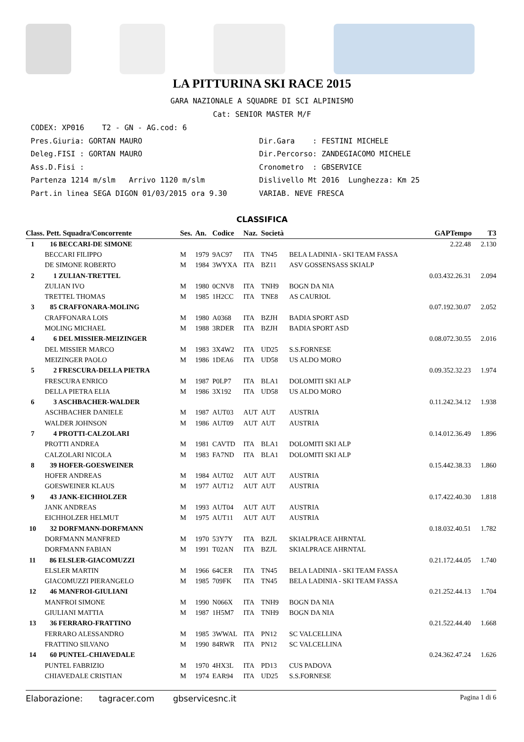LA PITTURINA SKI RACE 2015
GARA NAZIONALE A SQUADRE DI SCI ALPINISMO
Cat: SENIOR MASTER M/F
CODEX: XP016 T2 - GN - AG.cod: 6
Pres.Giuria: GORTAN MAURO
Deleg.FISI : GORTAN MAURO
Ass.D.Fisi :
Partenza 1214 m/slm Arrivo 1120 m/slm
Part.in linea SEGA DIGON 01/03/2015 ora 9.30
Dir.Gara : FESTINI MICHELE
Dir.Percorso: ZANDEGIACOMO MICHELE
Cronometro : GBSERVICE
Dislivello Mt 2016 Lunghezza: Km 25
VARIAB. NEVE FRESCA
CLASSIFICA
| Class. Pett. Squadra/Concorrente | Ses. | An. | Codice | Naz. | Società | | GAP | Tempo | T3 |
| --- | --- | --- | --- | --- | --- | --- | --- | --- | --- |
| 1 16 BECCARI-DE SIMONE | | | | | | | | 2.22.48 | 2.130 |
| BECCARI FILIPPO | M | 1979 | 9AC97 | ITA | TN45 | BELA LADINIA - SKI TEAM FASSA | | | |
| DE SIMONE ROBERTO | M | 1984 | 3WYXA | ITA | BZ11 | ASV GOSSENSASS SKIALP | | | |
| 2 1 ZULIAN-TRETTEL | | | | | | | 0.03.43 | 2.26.31 | 2.094 |
| ZULIAN IVO | M | 1980 | 0CNV8 | ITA | TNH9 | BOGN DA NIA | | | |
| TRETTEL THOMAS | M | 1985 | 1H2CC | ITA | TNE8 | AS CAURIOL | | | |
| 3 85 CRAFFONARA-MOLING | | | | | | | 0.07.19 | 2.30.07 | 2.052 |
| CRAFFONARA LOIS | M | 1980 | A0368 | ITA | BZJH | BADIA SPORT ASD | | | |
| MOLING MICHAEL | M | 1988 | 3RDER | ITA | BZJH | BADIA SPORT ASD | | | |
| 4 6 DEL MISSIER-MEIZINGER | | | | | | | 0.08.07 | 2.30.55 | 2.016 |
| DEL MISSIER MARCO | M | 1983 | 3X4W2 | ITA | UD25 | S.S.FORNESE | | | |
| MEIZINGER PAOLO | M | 1986 | 1DEA6 | ITA | UD58 | US ALDO MORO | | | |
| 5 2 FRESCURA-DELLA PIETRA | | | | | | | 0.09.35 | 2.32.23 | 1.974 |
| FRESCURA ENRICO | M | 1987 | P0LP7 | ITA | BLA1 | DOLOMITI SKI ALP | | | |
| DELLA PIETRA ELIA | M | 1986 | 3X192 | ITA | UD58 | US ALDO MORO | | | |
| 6 3 ASCHBACHER-WALDER | | | | | | | 0.11.24 | 2.34.12 | 1.938 |
| ASCHBACHER DANIELE | M | 1987 | AUT03 | AUT | AUT | AUSTRIA | | | |
| WALDER JOHNSON | M | 1986 | AUT09 | AUT | AUT | AUSTRIA | | | |
| 7 4 PROTTI-CALZOLARI | | | | | | | 0.14.01 | 2.36.49 | 1.896 |
| PROTTI ANDREA | M | 1981 | CAVTD | ITA | BLA1 | DOLOMITI SKI ALP | | | |
| CALZOLARI NICOLA | M | 1983 | FA7ND | ITA | BLA1 | DOLOMITI SKI ALP | | | |
| 8 39 HOFER-GOESWEINER | | | | | | | 0.15.44 | 2.38.33 | 1.860 |
| HOFER ANDREAS | M | 1984 | AUT02 | AUT | AUT | AUSTRIA | | | |
| GOESWEINER KLAUS | M | 1977 | AUT12 | AUT | AUT | AUSTRIA | | | |
| 9 43 JANK-EICHHOLZER | | | | | | | 0.17.42 | 2.40.30 | 1.818 |
| JANK ANDREAS | M | 1993 | AUT04 | AUT | AUT | AUSTRIA | | | |
| EICHHOLZER HELMUT | M | 1975 | AUT11 | AUT | AUT | AUSTRIA | | | |
| 10 32 DORFMANN-DORFMANN | | | | | | | 0.18.03 | 2.40.51 | 1.782 |
| DORFMANN MANFRED | M | 1970 | 53Y7Y | ITA | BZJL | SKIALPRACE AHRNTAL | | | |
| DORFMANN FABIAN | M | 1991 | T02AN | ITA | BZJL | SKIALPRACE AHRNTAL | | | |
| 11 86 ELSLER-GIACOMUZZI | | | | | | | 0.21.17 | 2.44.05 | 1.740 |
| ELSLER MARTIN | M | 1966 | 64CER | ITA | TN45 | BELA LADINIA - SKI TEAM FASSA | | | |
| GIACOMUZZI PIERANGELO | M | 1985 | 709FK | ITA | TN45 | BELA LADINIA - SKI TEAM FASSA | | | |
| 12 46 MANFROI-GIULIANI | | | | | | | 0.21.25 | 2.44.13 | 1.704 |
| MANFROI SIMONE | M | 1990 | N066X | ITA | TNH9 | BOGN DA NIA | | | |
| GIULIANI MATTIA | M | 1987 | 1H5M7 | ITA | TNH9 | BOGN DA NIA | | | |
| 13 36 FERRARO-FRATTINO | | | | | | | 0.21.52 | 2.44.40 | 1.668 |
| FERRARO ALESSANDRO | M | 1985 | 3WWAL | ITA | PN12 | SC VALCELLINA | | | |
| FRATTINO SILVANO | M | 1990 | 84RWR | ITA | PN12 | SC VALCELLINA | | | |
| 14 60 PUNTEL-CHIAVEDALE | | | | | | | 0.24.36 | 2.47.24 | 1.626 |
| PUNTEL FABRIZIO | M | 1970 | 4HX3L | ITA | PD13 | CUS PADOVA | | | |
| CHIAVEDALE CRISTIAN | M | 1974 | EAR94 | ITA | UD25 | S.S.FORNESE | | | |
Elaborazione: tagracer.com gbservicesnc.it Pagina 1 di 6